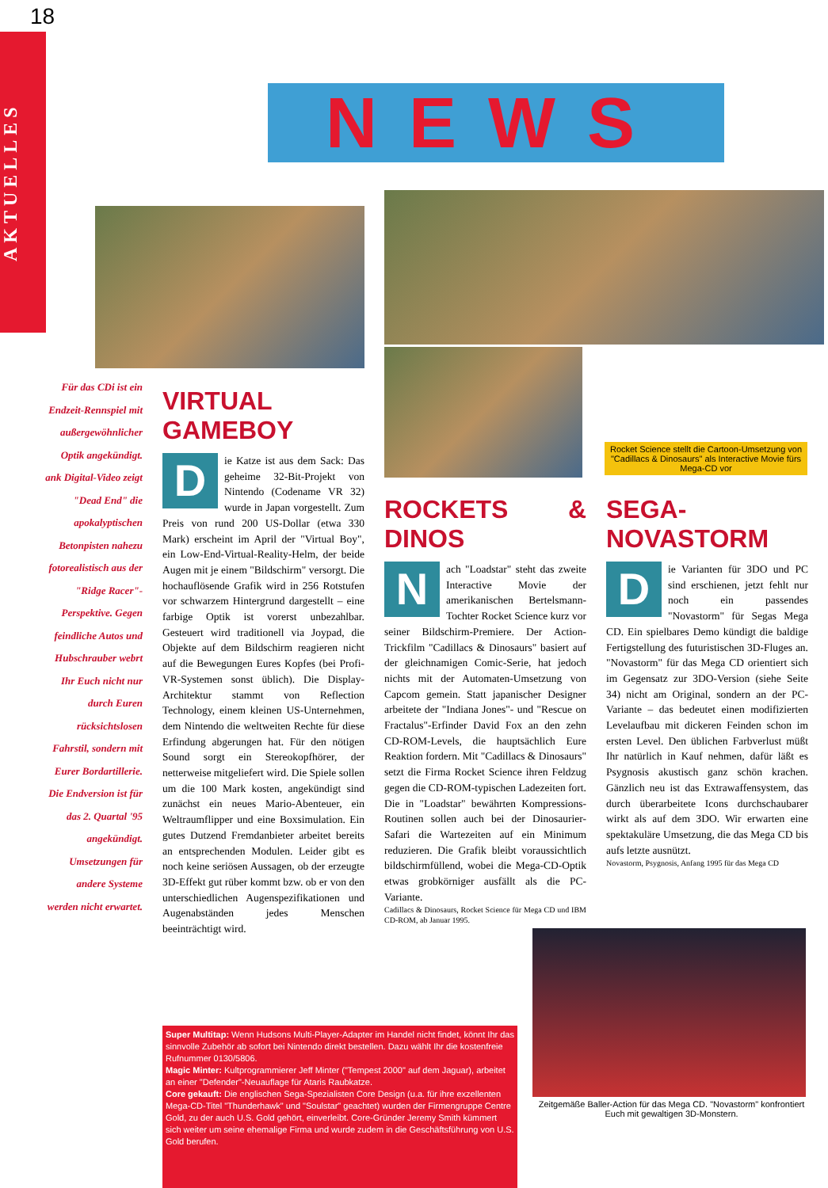18
AKTUELLES
NEWS
Rocket Science stellt die Cartoon-Umsetzung von "Cadillacs & Dinosaurs" als Interactive Movie fürs Mega-CD vor
Zeitgemäße Baller-Action für das Mega CD. "Novastorm" konfrontiert Euch mit gewaltigen 3D-Monstern.
Für das CDi ist ein Endzeit-Rennspiel mit außergewöhnlicher Optik angekündigt. ank Digital-Video zeigt "Dead End" die apokalyptischen Betonpisten nahezu fotorealistisch aus der "Ridge Racer"-Perspektive. Gegen feindliche Autos und Hubschrauber webrt Ihr Euch nicht nur durch Euren rücksichtslosen Fahrstil, sondern mit Eurer Bordartillerie. Die Endversion ist für das 2. Quartal '95 angekündigt. Umsetzungen für andere Systeme werden nicht erwartet.
VIRTUAL GAMEBOY
Die Katze ist aus dem Sack: Das geheime 32-Bit-Projekt von Nintendo (Codename VR 32) wurde in Japan vorgestellt. Zum Preis von rund 200 US-Dollar (etwa 330 Mark) erscheint im April der "Virtual Boy", ein Low-End-Virtual-Reality-Helm, der beide Augen mit je einem "Bildschirm" versorgt. Die hochauflösende Grafik wird in 256 Rotstufen vor schwarzem Hintergrund dargestellt – eine farbige Optik ist vorerst unbezahlbar. Gesteuert wird traditionell via Joypad, die Objekte auf dem Bildschirm reagieren nicht auf die Bewegungen Eures Kopfes (bei Profi-VR-Systemen sonst üblich). Die Display-Architektur stammt von Reflection Technology, einem kleinen US-Unternehmen, dem Nintendo die weltweiten Rechte für diese Erfindung abgerungen hat. Für den nötigen Sound sorgt ein Stereokopfhörer, der netterweise mitgeliefert wird. Die Spiele sollen um die 100 Mark kosten, angekündigt sind zunächst ein neues Mario-Abenteuer, ein Weltraumflipper und eine Boxsimulation. Ein gutes Dutzend Fremdanbieter arbeitet bereits an entsprechenden Modulen. Leider gibt es noch keine seriösen Aussagen, ob der erzeugte 3D-Effekt gut rüber kommt bzw. ob er von den unterschiedlichen Augenspezifikationen und Augenabständen jedes Menschen beeinträchtigt wird.
ROCKETS & DINOS
Nach "Loadstar" steht das zweite Interactive Movie der amerikanischen Bertelsmann-Tochter Rocket Science kurz vor seiner Bildschirm-Premiere. Der Action-Trickfilm "Cadillacs & Dinosaurs" basiert auf der gleichnamigen Comic-Serie, hat jedoch nichts mit der Automaten-Umsetzung von Capcom gemein. Statt japanischer Designer arbeitete der "Indiana Jones"- und "Rescue on Fractalus"-Erfinder David Fox an den zehn CD-ROM-Levels, die hauptsächlich Eure Reaktion fordern. Mit "Cadillacs & Dinosaurs" setzt die Firma Rocket Science ihren Feldzug gegen die CD-ROM-typischen Ladezeiten fort. Die in "Loadstar" bewährten Kompressions-Routinen sollen auch bei der Dinosaurier-Safari die Wartezeiten auf ein Minimum reduzieren. Die Grafik bleibt voraussichtlich bildschirmfüllend, wobei die Mega-CD-Optik etwas grobkörniger ausfällt als die PC-Variante.
Cadillacs & Dinosaurs, Rocket Science für Mega CD und IBM CD-ROM, ab Januar 1995.
SEGA-NOVASTORM
Die Varianten für 3DO und PC sind erschienen, jetzt fehlt nur noch ein passendes "Novastorm" für Segas Mega CD. Ein spielbares Demo kündigt die baldige Fertigstellung des futuristischen 3D-Fluges an. "Novastorm" für das Mega CD orientiert sich im Gegensatz zur 3DO-Version (siehe Seite 34) nicht am Original, sondern an der PC-Variante – das bedeutet einen modifizierten Levelaufbau mit dickeren Feinden schon im ersten Level. Den üblichen Farbverlust müßt Ihr natürlich in Kauf nehmen, dafür läßt es Psygnosis akustisch ganz schön krachen. Gänzlich neu ist das Extrawaffensystem, das durch überarbeitete Icons durchschaubarer wirkt als auf dem 3DO. Wir erwarten eine spektakuläre Umsetzung, die das Mega CD bis aufs letzte ausnützt.
Novastorm, Psygnosis, Anfang 1995 für das Mega CD
Super Multitap: Wenn Hudsons Multi-Player-Adapter im Handel nicht findet, könnt Ihr das sinnvolle Zubehör ab sofort bei Nintendo direkt bestellen. Dazu wählt Ihr die kostenfreie Rufnummer 0130/5806.
Magic Minter: Kultprogrammierer Jeff Minter ("Tempest 2000" auf dem Jaguar), arbeitet an einer "Defender"-Neuauflage für Ataris Raubkatze.
Core gekauft: Die englischen Sega-Spezialisten Core Design (u.a. für ihre exzellenten Mega-CD-Titel "Thunderhawk" und "Soulstar" geachtet) wurden der Firmengruppe Centre Gold, zu der auch U.S. Gold gehört, einverleibt. Core-Gründer Jeremy Smith kümmert sich weiter um seine ehemalige Firma und wurde zudem in die Geschäftsführung von U.S. Gold berufen.